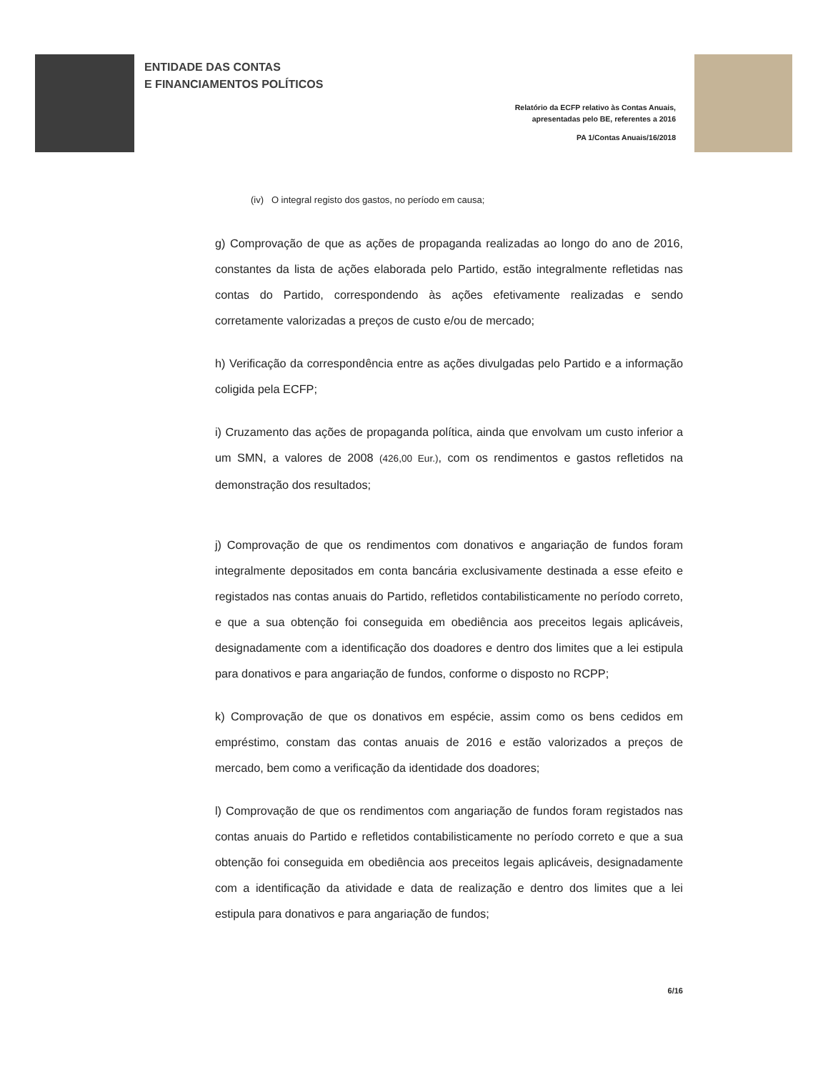ENTIDADE DAS CONTAS
E FINANCIAMENTOS POLÍTICOS
Relatório da ECFP relativo às Contas Anuais,
apresentadas pelo BE, referentes a 2016
PA 1/Contas Anuais/16/2018
(iv) O integral registo dos gastos, no período em causa;
g) Comprovação de que as ações de propaganda realizadas ao longo do ano de 2016, constantes da lista de ações elaborada pelo Partido, estão integralmente refletidas nas contas do Partido, correspondendo às ações efetivamente realizadas e sendo corretamente valorizadas a preços de custo e/ou de mercado;
h) Verificação da correspondência entre as ações divulgadas pelo Partido e a informação coligida pela ECFP;
i) Cruzamento das ações de propaganda política, ainda que envolvam um custo inferior a um SMN, a valores de 2008 (426,00 Eur.), com os rendimentos e gastos refletidos na demonstração dos resultados;
j) Comprovação de que os rendimentos com donativos e angariação de fundos foram integralmente depositados em conta bancária exclusivamente destinada a esse efeito e registados nas contas anuais do Partido, refletidos contabilisticamente no período correto, e que a sua obtenção foi conseguida em obediência aos preceitos legais aplicáveis, designadamente com a identificação dos doadores e dentro dos limites que a lei estipula para donativos e para angariação de fundos, conforme o disposto no RCPP;
k) Comprovação de que os donativos em espécie, assim como os bens cedidos em empréstimo, constam das contas anuais de 2016 e estão valorizados a preços de mercado, bem como a verificação da identidade dos doadores;
l) Comprovação de que os rendimentos com angariação de fundos foram registados nas contas anuais do Partido e refletidos contabilisticamente no período correto e que a sua obtenção foi conseguida em obediência aos preceitos legais aplicáveis, designadamente com a identificação da atividade e data de realização e dentro dos limites que a lei estipula para donativos e para angariação de fundos;
6/16